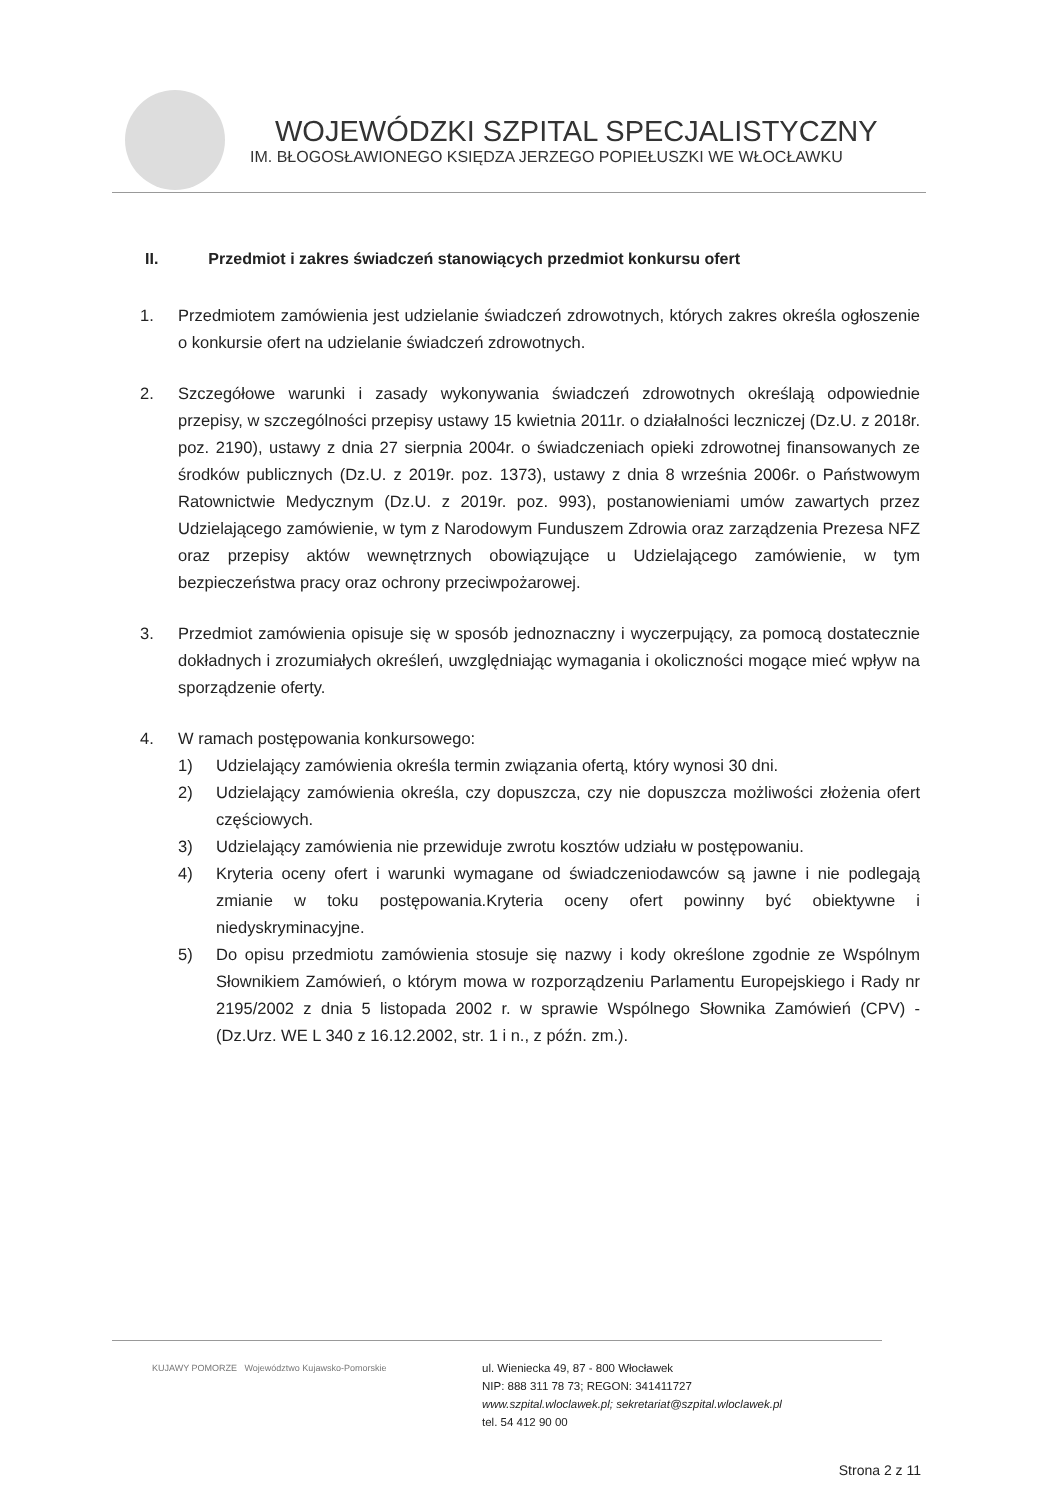WOJEWÓDZKI SZPITAL SPECJALISTYCZNY
IM. BŁOGOSŁAWIONEGO KSIĘDZA JERZEGO POPIEŁUSZKI WE WŁOCŁAWKU
II. Przedmiot i zakres świadczeń stanowiących przedmiot konkursu ofert
1. Przedmiotem zamówienia jest udzielanie świadczeń zdrowotnych, których zakres określa ogłoszenie o konkursie ofert na udzielanie świadczeń zdrowotnych.
2. Szczegółowe warunki i zasady wykonywania świadczeń zdrowotnych określają odpowiednie przepisy, w szczególności przepisy ustawy 15 kwietnia 2011r. o działalności leczniczej (Dz.U. z 2018r. poz. 2190), ustawy z dnia 27 sierpnia 2004r. o świadczeniach opieki zdrowotnej finansowanych ze środków publicznych (Dz.U. z 2019r. poz. 1373), ustawy z dnia 8 września 2006r. o Państwowym Ratownictwie Medycznym (Dz.U. z 2019r. poz. 993), postanowieniami umów zawartych przez Udzielającego zamówienie, w tym z Narodowym Funduszem Zdrowia oraz zarządzenia Prezesa NFZ oraz przepisy aktów wewnętrznych obowiązujące u Udzielającego zamówienie, w tym bezpieczeństwa pracy oraz ochrony przeciwpożarowej.
3. Przedmiot zamówienia opisuje się w sposób jednoznaczny i wyczerpujący, za pomocą dostatecznie dokładnych i zrozumiałych określeń, uwzględniając wymagania i okoliczności mogące mieć wpływ na sporządzenie oferty.
4. W ramach postępowania konkursowego:
1) Udzielający zamówienia określa termin związania ofertą, który wynosi 30 dni.
2) Udzielający zamówienia określa, czy dopuszcza, czy nie dopuszcza możliwości złożenia ofert częściowych.
3) Udzielający zamówienia nie przewiduje zwrotu kosztów udziału w postępowaniu.
4) Kryteria oceny ofert i warunki wymagane od świadczeniodawców są jawne i nie podlegają zmianie w toku postępowania.Kryteria oceny ofert powinny być obiektywne i niedyskryminacyjne.
5) Do opisu przedmiotu zamówienia stosuje się nazwy i kody określone zgodnie ze Wspólnym Słownikiem Zamówień, o którym mowa w rozporządzeniu Parlamentu Europejskiego i Rady nr 2195/2002 z dnia 5 listopada 2002 r. w sprawie Wspólnego Słownika Zamówień (CPV) - (Dz.Urz. WE L 340 z 16.12.2002, str. 1 i n., z późn. zm.).
KUJAWY POMORZE Województwo Kujawsko-Pomorskie
ul. Wieniecka 49, 87 - 800 Włocławek
NIP: 888 311 78 73; REGON: 341411727
www.szpital.wloclawek.pl; sekretariat@szpital.wloclawek.pl
tel. 54 412 90 00
Strona 2 z 11